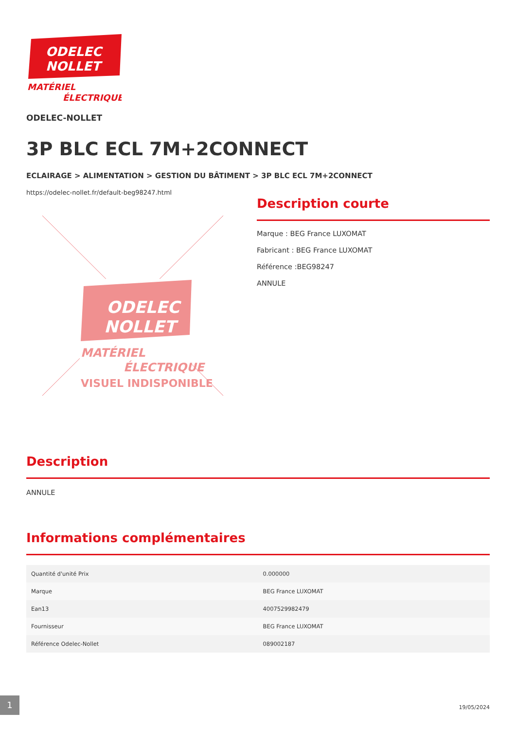ODELEC
NOLLET
MATÉRIEL
ÉLECTRIQUE
ODELEC-NOLLET
3P BLC ECL 7M+2CONNECT
ECLAIRAGE > ALIMENTATION > GESTION DU BÂTIMENT > 3P BLC ECL 7M+2CONNECT
https://odelec-nollet.fr/default-beg98247.html
ODELEC
NOLLET
MATÉRIEL
ÉLECTRIQUE
VISUEL INDISPONIBLE
Description courte
Marque : BEG France LUXOMAT
Fabricant : BEG France LUXOMAT
Référence :BEG98247
ANNULE
Description
ANNULE
Informations complémentaires
| Quantité d'unité Prix | 0.000000 |
| Marque | BEG France LUXOMAT |
| Ean13 | 4007529982479 |
| Fournisseur | BEG France LUXOMAT |
| Référence Odelec-Nollet | 089002187 |
1
19/05/2024